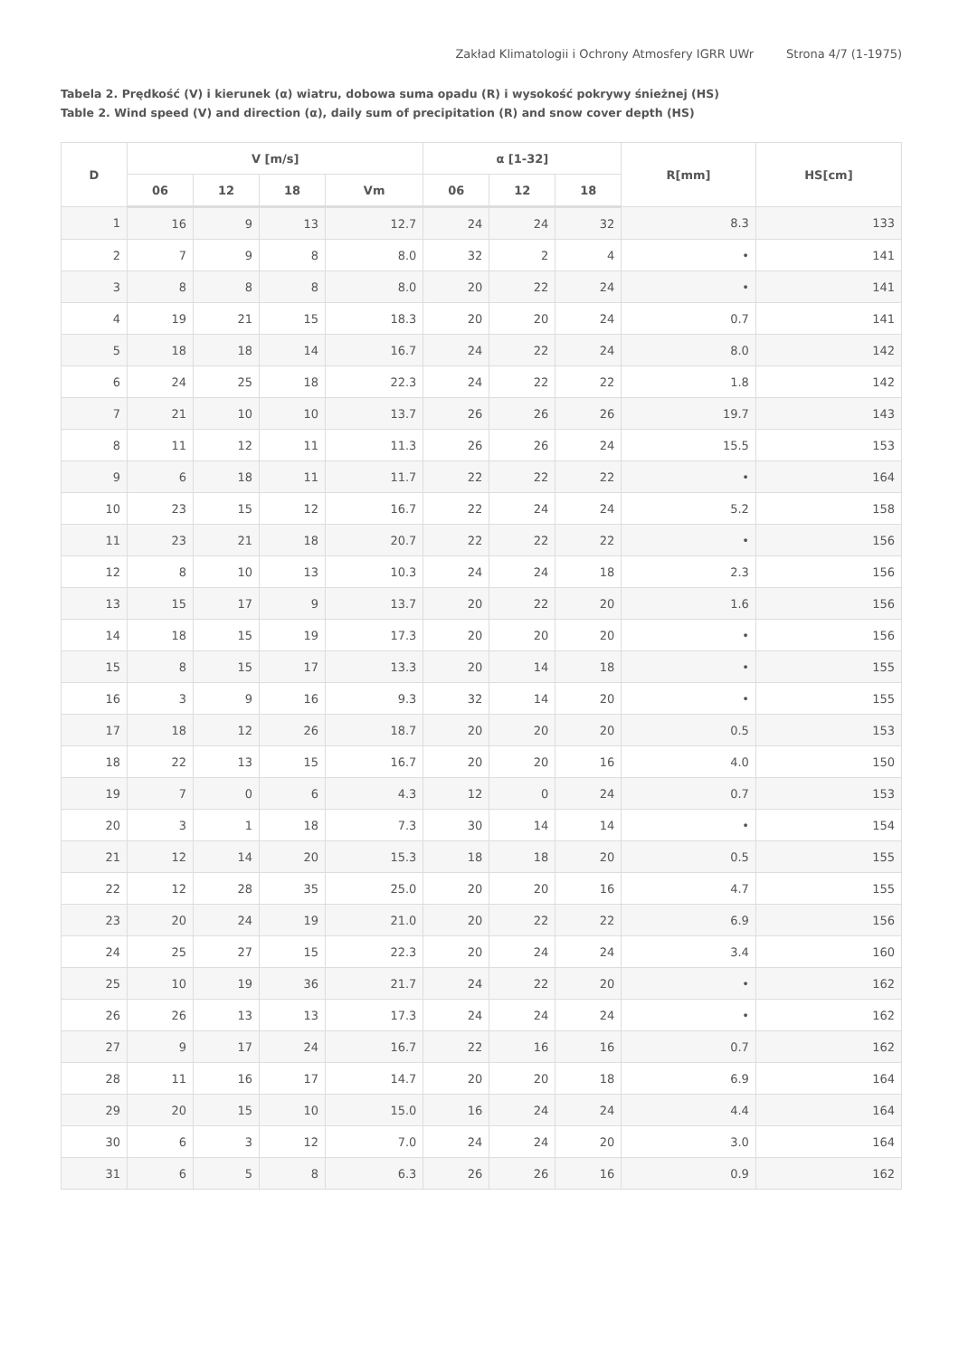Zakład Klimatologii i Ochrony Atmosfery IGRR UWr Strona 4/7 (1-1975)
Tabela 2. Prędkość (V) i kierunek (α) wiatru, dobowa suma opadu (R) i wysokość pokrywy śnieżnej (HS)
Table 2. Wind speed (V) and direction (α), daily sum of precipitation (R) and snow cover depth (HS)
| D | V [m/s] | | | | α [1-32] | | | R[mm] | HS[cm] |
| --- | --- | --- | --- | --- | --- | --- | --- | --- | --- |
| | 06 | 12 | 18 | Vm | 06 | 12 | 18 | | |
| 1 | 16 | 9 | 13 | 12.7 | 24 | 24 | 32 | 8.3 | 133 |
| 2 | 7 | 9 | 8 | 8.0 | 32 | 2 | 4 | • | 141 |
| 3 | 8 | 8 | 8 | 8.0 | 20 | 22 | 24 | • | 141 |
| 4 | 19 | 21 | 15 | 18.3 | 20 | 20 | 24 | 0.7 | 141 |
| 5 | 18 | 18 | 14 | 16.7 | 24 | 22 | 24 | 8.0 | 142 |
| 6 | 24 | 25 | 18 | 22.3 | 24 | 22 | 22 | 1.8 | 142 |
| 7 | 21 | 10 | 10 | 13.7 | 26 | 26 | 26 | 19.7 | 143 |
| 8 | 11 | 12 | 11 | 11.3 | 26 | 26 | 24 | 15.5 | 153 |
| 9 | 6 | 18 | 11 | 11.7 | 22 | 22 | 22 | • | 164 |
| 10 | 23 | 15 | 12 | 16.7 | 22 | 24 | 24 | 5.2 | 158 |
| 11 | 23 | 21 | 18 | 20.7 | 22 | 22 | 22 | • | 156 |
| 12 | 8 | 10 | 13 | 10.3 | 24 | 24 | 18 | 2.3 | 156 |
| 13 | 15 | 17 | 9 | 13.7 | 20 | 22 | 20 | 1.6 | 156 |
| 14 | 18 | 15 | 19 | 17.3 | 20 | 20 | 20 | • | 156 |
| 15 | 8 | 15 | 17 | 13.3 | 20 | 14 | 18 | • | 155 |
| 16 | 3 | 9 | 16 | 9.3 | 32 | 14 | 20 | • | 155 |
| 17 | 18 | 12 | 26 | 18.7 | 20 | 20 | 20 | 0.5 | 153 |
| 18 | 22 | 13 | 15 | 16.7 | 20 | 20 | 16 | 4.0 | 150 |
| 19 | 7 | 0 | 6 | 4.3 | 12 | 0 | 24 | 0.7 | 153 |
| 20 | 3 | 1 | 18 | 7.3 | 30 | 14 | 14 | • | 154 |
| 21 | 12 | 14 | 20 | 15.3 | 18 | 18 | 20 | 0.5 | 155 |
| 22 | 12 | 28 | 35 | 25.0 | 20 | 20 | 16 | 4.7 | 155 |
| 23 | 20 | 24 | 19 | 21.0 | 20 | 22 | 22 | 6.9 | 156 |
| 24 | 25 | 27 | 15 | 22.3 | 20 | 24 | 24 | 3.4 | 160 |
| 25 | 10 | 19 | 36 | 21.7 | 24 | 22 | 20 | • | 162 |
| 26 | 26 | 13 | 13 | 17.3 | 24 | 24 | 24 | • | 162 |
| 27 | 9 | 17 | 24 | 16.7 | 22 | 16 | 16 | 0.7 | 162 |
| 28 | 11 | 16 | 17 | 14.7 | 20 | 20 | 18 | 6.9 | 164 |
| 29 | 20 | 15 | 10 | 15.0 | 16 | 24 | 24 | 4.4 | 164 |
| 30 | 6 | 3 | 12 | 7.0 | 24 | 24 | 20 | 3.0 | 164 |
| 31 | 6 | 5 | 8 | 6.3 | 26 | 26 | 16 | 0.9 | 162 |